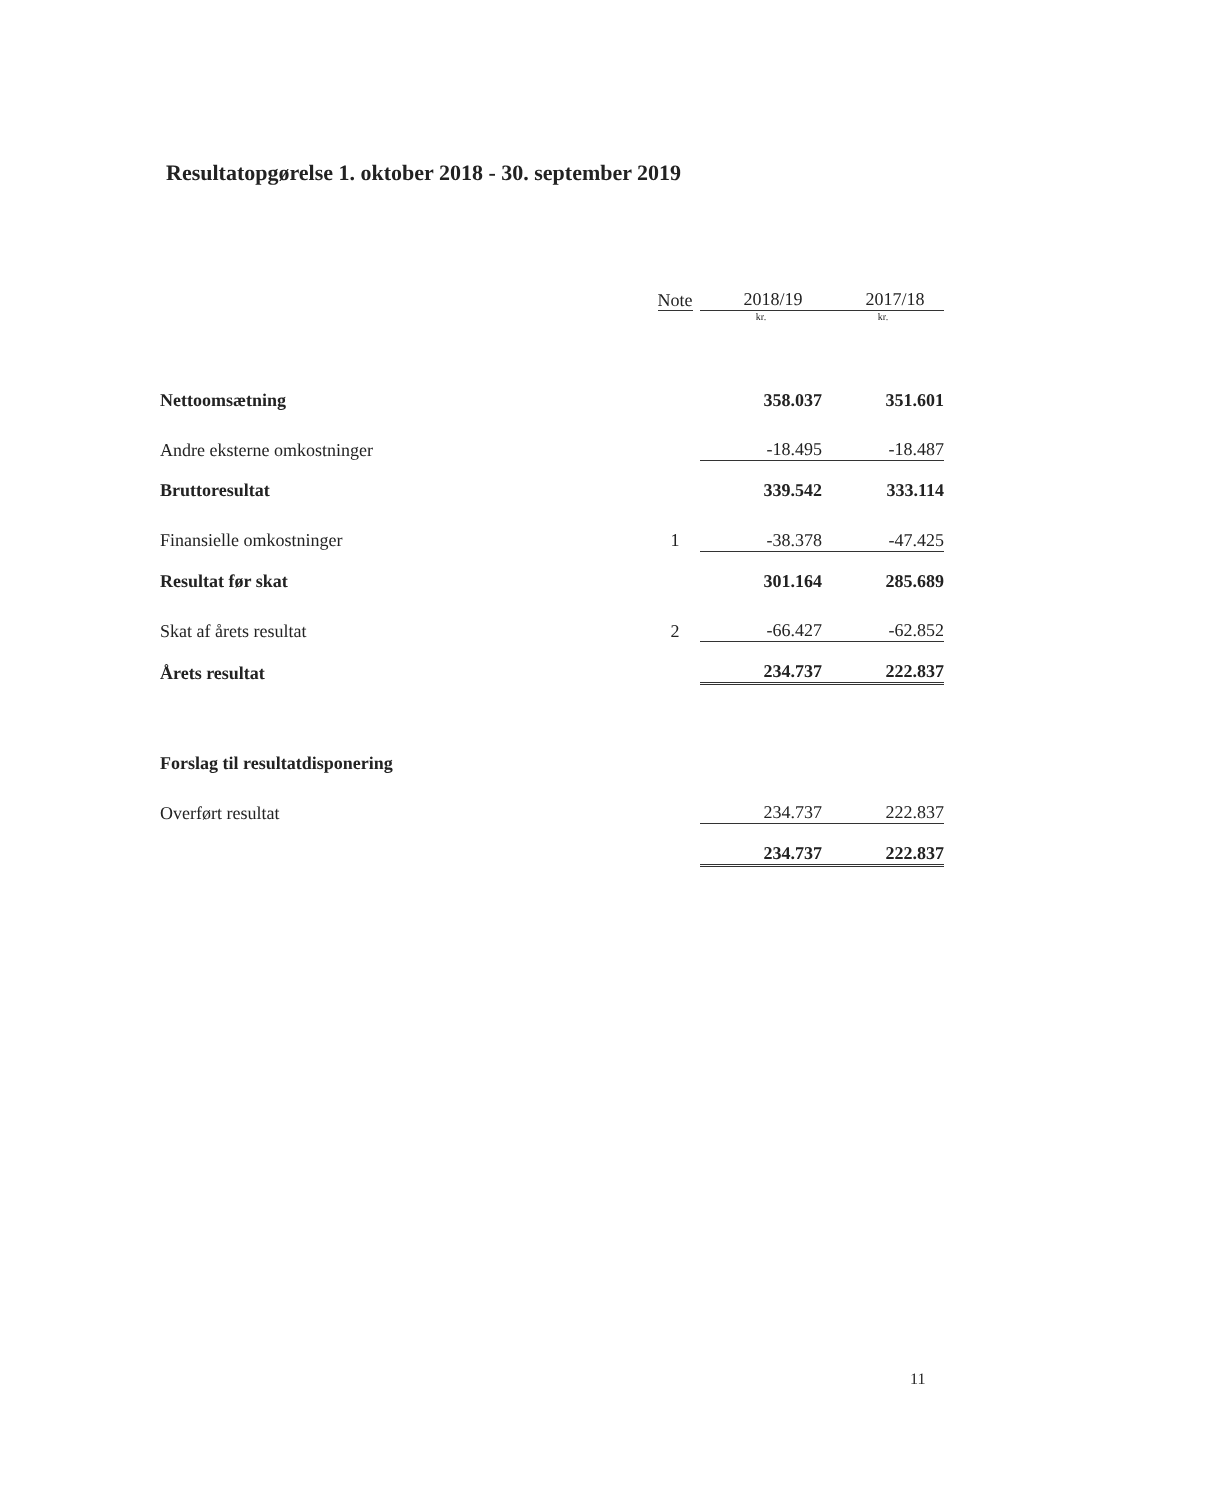Resultatopgørelse 1. oktober 2018 - 30. september 2019
| | Note | 2018/19 | 2017/18 |
| --- | --- | --- | --- |
| | | kr. | kr. |
| Nettoomsætning | | 358.037 | 351.601 |
| Andre eksterne omkostninger | | -18.495 | -18.487 |
| Bruttoresultat | | 339.542 | 333.114 |
| Finansielle omkostninger | 1 | -38.378 | -47.425 |
| Resultat før skat | | 301.164 | 285.689 |
| Skat af årets resultat | 2 | -66.427 | -62.852 |
| Årets resultat | | 234.737 | 222.837 |
| Forslag til resultatdisponering | | | |
| Overført resultat | | 234.737 | 222.837 |
| | | 234.737 | 222.837 |
11